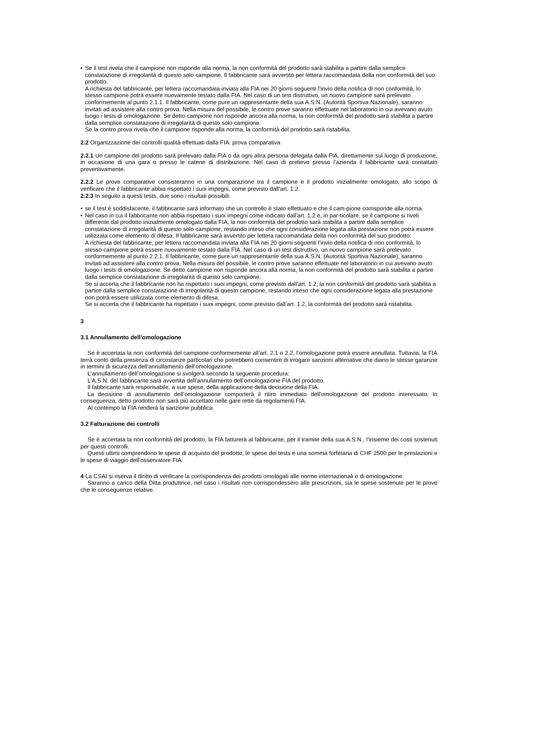• Se il test rivela che il campione non risponde alla norma, la non conformità del prodotto sarà stabilita a partire dalla semplice constatazione di irregolarità di questo solo campione. Il fabbricante sarà avvertito per lettera raccomandata della non conformità del suo prodotto.
A richiesta del fabbricante, per lettera raccomandata inviata alla FIA nei 20 giorni seguenti l’invio della notifica di non conformità, lo stesso campione potrà essere nuovamente testato dalla FIA. Nel caso di un test distruttivo, un nuovo campione sarà prelevato conformemente al punto 2.1.1. Il fabbricante, come pure un rappresentante della sua A.S.N. (Autorità Sportiva Nazionale), saranno invitati ad assistere alla contro prova. Nella misura del possibile, le contro prove saranno effettuate nel laboratorio in cui avevano avuto luogo i tests di omologazione. Se detto campione non risponde ancora alla norma, la non conformità del prodotto sarà stabilita a partire dalla semplice constatazione di irregolarità di questo solo campione.
Se la contro prova rivela che il campione risponde alla norma, la conformità del prodotto sarà ristabilita.
2.2 Organizzazione dei controlli qualità effettuati dalla FIA: prova comparativa
2.2.1 Un campione del prodotto sarà prelevato dalla FIA o da ogni altra persona delegata dalla FIA, direttamente sul luogo di produzione, in occasione di una gara o presso le catene di distribuzione. Nel caso di prelievo presso l’azienda il fabbricante sarà contattato preventivamente.
2.2.2 Le prove comparative consisteranno in una comparazione tra il campione e il prodotto inizialmente omologato, allo scopo di verificare che il fabbricante abbia rispettato i suoi impegni, come previsto dall’art. 1.2.
2.2.3 In seguito a questi tests, due sono i risultati possibili:
• se il test è soddisfacente, il fabbricante sarà informato che un controllo è stato effettuato e che il cam-pione corrisponde alla norma.
• Nel caso in cui il fabbricante non abbia rispettato i suoi impegni come indicato dall’art. 1.2 e, in par-ticolare, se il campione si riveli differente dal prodotto inizialmente omologato dalla FIA, la non conformità del prodotto sarà stabilita a partire dalla semplice constatazione di irregolarità di questo solo campione, restando inteso che ogni considerazione legata alla prestazione non potrà essere utilizzata come elemento di difesa. Il fabbricante sarà avvertito per lettera raccomandata della non conformità del suo prodotto.
A richiesta del fabbricante, per lettera raccomandata inviata alla FIA nei 20 giorni seguenti l’invio della notifica di non conformità, lo stesso campione potrà essere nuovamente testato dalla FIA. Nel caso di un test distruttivo, un nuovo campione sarà prelevato conformemente al punto 2.2.1. Il fabbricante, come pure un rappresentante della sua A.S.N. (Autorità Sportiva Nazionale), saranno invitati ad assistere alla contro prova. Nella misura del possibile, le contro prove saranno effettuate nel laboratorio in cui avevano avuto luogo i tests di omologazione. Se detto campione non risponde ancora alla norma, la non conformità del prodotto sarà stabilita a partire dalla semplice constatazione di irregolarità di questo solo campione.
Se si accerta che il fabbricante non ha rispettato i suoi impegni, come previsto dall’art. 1.2, la non conformità del prodotto sarà stabilita a partire dalla semplice constatazione di irregolarità di questo campione, restando inteso che ogni considerazione legata alla prestazione non potrà essere utilizzata come elemento di difesa.
Se si accerta che il fabbricante ha rispettato i suoi impegni, come previsto dall’art. 1.2, la conformità del prodotto sarà ristabilita.
3
3.1 Annullamento dell’omologazione
Se è accertata la non conformità del campione conformemente all’art. 2.1 o 2.2, l’omologazione potrà essere annullata. Tuttavia, la FIA terrà conto della presenza di circostanze particolari che potrebbero consentire di irrogare sanzioni alternative che diano le stesse garanzie in termini di sicurezza dell’annullamento dell’omologazione.
L’annullamento dell’omologazione si svolgerà secondo la seguente procedura:
L’A.S.N. del fabbricante sarà avvertita dell’annullamento dell’omologazione FIA del prodotto.
Il fabbricante sarà responsabile, a sue spese, della applicazione della decisione della FIA.
La decisione di annullamento dell’omologazione comporterà il ritiro immediato dell’omologazione del prodotto interessato. In conseguenza, detto prodotto non sarà più accettato nelle gare rette da regolamenti FIA.
Al contempo la FIA renderà la sanzione pubblica.
3.2 Fatturazione dei controlli
Se è accertata la non conformità del prodotto, la FIA fatturerà al fabbricante, per il tramite della sua A.S.N., l’insieme dei costi sostenuti per questi controlli.
Questi ultimi comprendono le spese di acquisto del prodotto, le spese dei tests e una somma forfetaria di CHF 2500 per le prestazioni e le spese di viaggio dell’osservatore FIA.
4 La CSAI si riserva il diritto di verificare la corrispondenza dei prodotti omologati alle norme internazionali e di omologazione.
Saranno a carico della Ditta produttrice, nel caso i risultati non corrispondessero alle prescrizioni, sia le spese sostenute per le prove che le conseguenze relative.